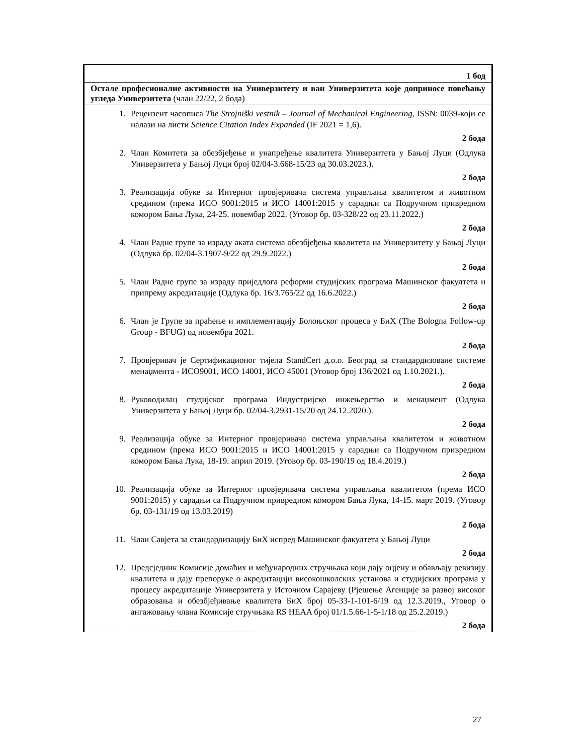| 1 бод |
| Остале професионалне активности на Универзитету и ван Универзитета које доприносе повећању угледа Универзитета (члан 22/22, 2 бода) |
| 1. Рецензент часописа The Strojniški vestnik – Journal of Mechanical Engineering , ISSN: 0039-који се налази на листи Science Citation Index Expanded (IF 2021 = 1,6). 2 бода 2. Члан Комитета за обезбјеђење и унапређење квалитета Универзитета у Бањој Луци (Одлука Универзитета у Бањој Луци број 02/04-3.668-15/23 од 30.03.2023.). 2 бода 3. Реализација обуке за Интерног провјеривача система управљања квалитетом и животном средином (према ИСО 9001:2015 и ИСО 14001:2015 у сарадњи са Подручном привредном комором Бања Лука, 24-25. новембар 2022. (Уговор бр. 03-328/22 од 23.11.2022.) 2 бода 4. Члан Радне групе за израду аката система обезбјеђења квалитета на Универзитету у Бањој Луци (Одлука бр. 02/04-3.1907-9/22 од 29.9.2022.) 2 бода 5. Члан Радне групе за израду приједлога реформи студијских програма Машинског факултета и припрему акредитације (Одлука бр. 16/3.765/22 од 16.6.2022.) 2 бода 6. Члан је Групе за праћење и имплементацију Болоњског процеса у БиХ (The Bologna Follow-up Group - BFUG) од новембра 2021. 2 бода 7. Провјеривач је Сертификационог тијела StandCert д.о.о. Београд за стандардизоване системе менаџмента - ИСО9001, ИСО 14001, ИСО 45001 (Уговор број 136/2021 од 1.10.2021.). 2 бода 8. Руководилац студијског програма Индустријско инжењерство и менаџмент (Одлука Универзитета у Бањој Луци бр. 02/04-3.2931-15/20 од 24.12.2020.). 2 бода 9. Реализација обуке за Интерног провјеривача система управљања квалитетом и животном средином (према ИСО 9001:2015 и ИСО 14001:2015 у сарадњи са Подручном привредном комором Бања Лука, 18-19. април 2019. (Уговор бр. 03-190/19 од 18.4.2019.) 2 бода 10. Реализација обуке за Интерног провјеривача система управљања квалитетом (према ИСО 9001:2015) у сарадњи са Подручном привредном комором Бања Лука, 14-15. март 2019. (Уговор бр. 03-131/19 од 13.03.2019) 2 бода 11. Члан Савјета за стандардизацију БиХ испред Машинског факултета у Бањој Луци 2 бода 12. Предсједник Комисије домаћих и међународних стручњака који дају оцјену и обављају ревизију квалитета и дају препоруке о акредитацији високошколских установа и студијских програма у процесу акредитације Универзитета у Источном Сарајеву (Рјешење Агенције за развој високог образовања и обезбјеђивање квалитета БиХ број 05-33-1-101-6/19 од 12.3.2019., Уговор о ангажовању члана Комисије стручњака RS HEAA број 01/1.5.66-1-5-1/18 од 25.2.2019.) 2 бода |
27